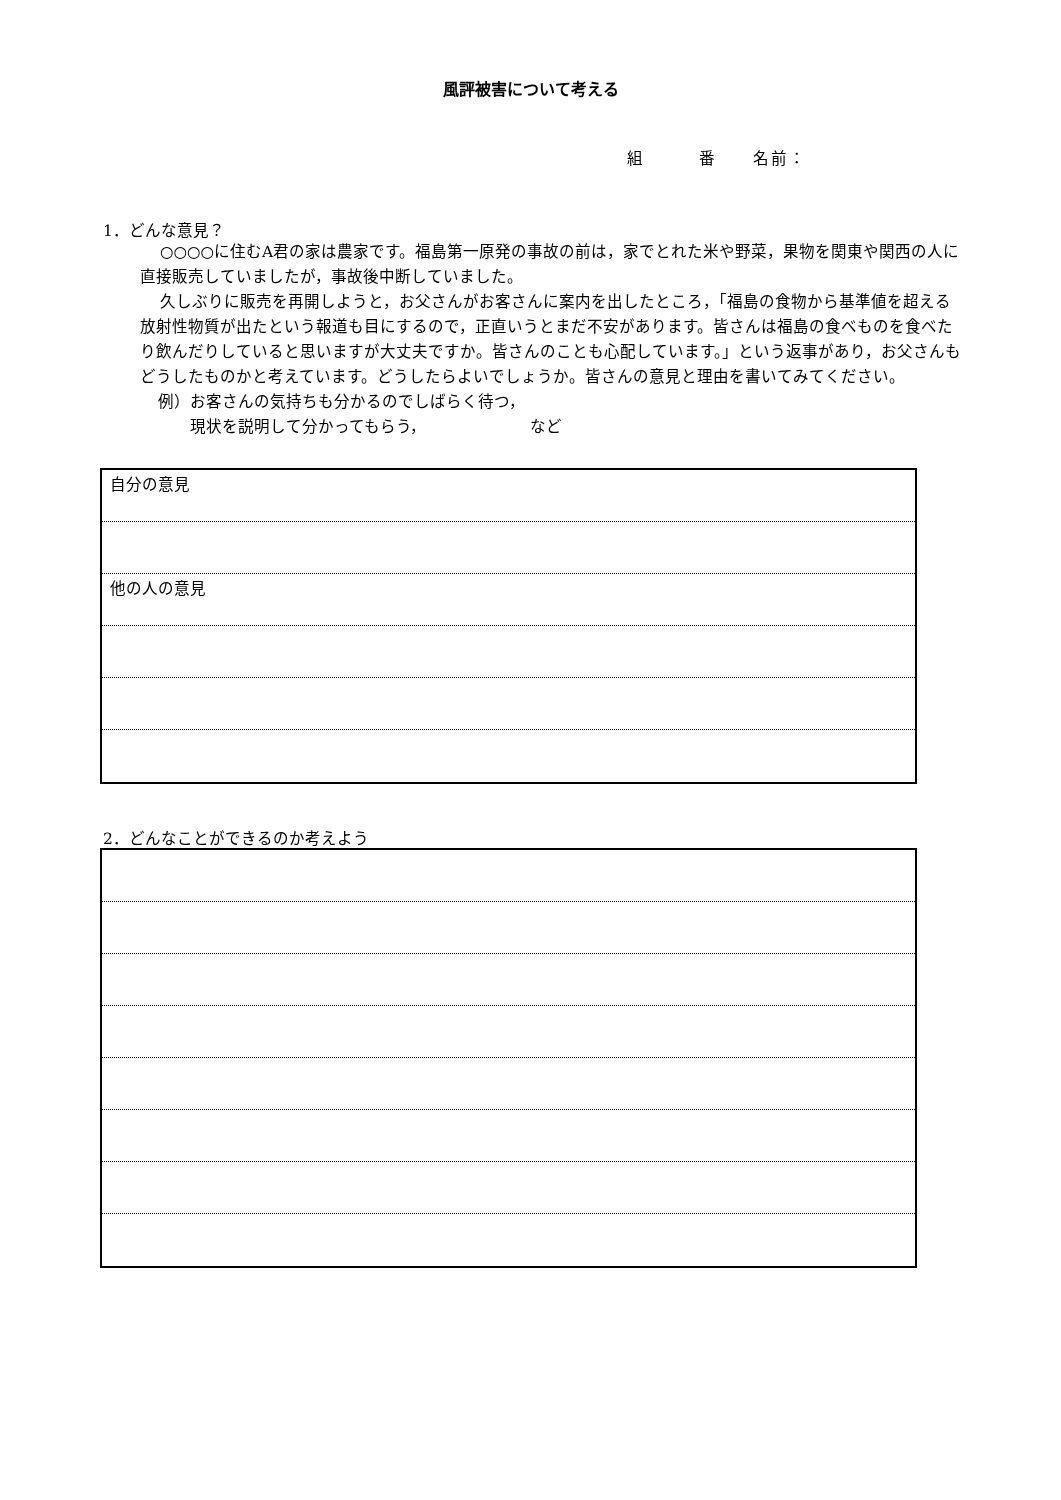風評被害について考える
組　　　番　　名前：
1．どんな意見？
○○○○に住むA君の家は農家です。福島第一原発の事故の前は，家でとれた米や野菜，果物を関東や関西の人に直接販売していましたが，事故後中断していました。
久しぶりに販売を再開しようと，お父さんがお客さんに案内を出したところ，「福島の食物から基準値を超える放射性物質が出たという報道も目にするので，正直いうとまだ不安があります。皆さんは福島の食べものを食べたり飲んだりしていると思いますが大丈夫ですか。皆さんのことも心配しています。」という返事があり，お父さんもどうしたものかと考えています。どうしたらよいでしょうか。皆さんの意見と理由を書いてみてください。
例）お客さんの気持ちも分かるのでしばらく待つ，
　　現状を説明して分かってもらう，　　　　　　　など
自分の意見
他の人の意見
2．どんなことができるのか考えよう